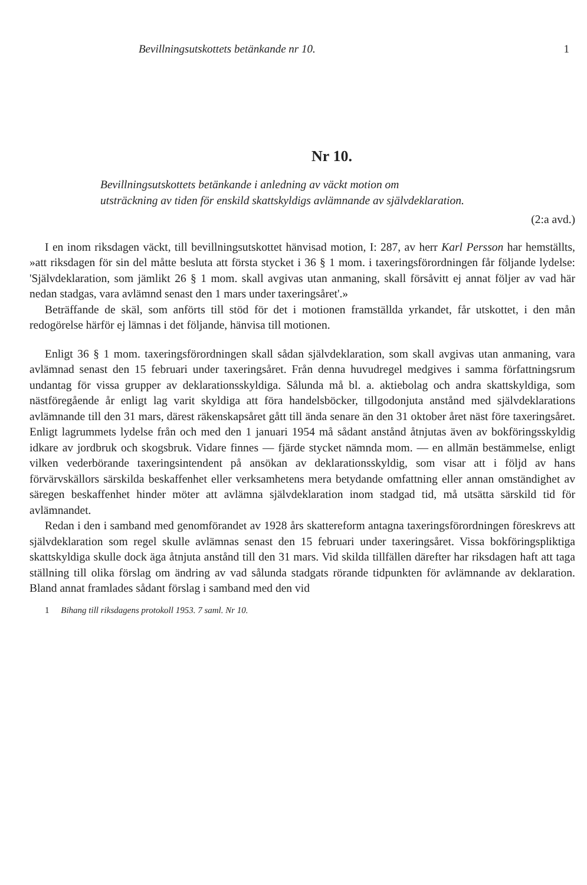Bevillningsutskottets betänkande nr 10. 1
Nr 10.
Bevillningsutskottets betänkande i anledning av väckt motion om
utsträckning av tiden för enskild skattskyldigs avlämnande av självdeklaration.
(2:a avd.)
I en inom riksdagen väckt, till bevillningsutskottet hänvisad motion, I: 287, av herr Karl Persson har hemställts, »att riksdagen för sin del måtte besluta att första stycket i 36 § 1 mom. i taxeringsförordningen får följande lydelse: 'Självdeklaration, som jämlikt 26 § 1 mom. skall avgivas utan anmaning, skall försåvitt ej annat följer av vad här nedan stadgas, vara avlämnd senast den 1 mars under taxeringsåret'.»
Beträffande de skäl, som anförts till stöd för det i motionen framställda yrkandet, får utskottet, i den mån redogörelse härför ej lämnas i det följande, hänvisa till motionen.
Enligt 36 § 1 mom. taxeringsförordningen skall sådan självdeklaration, som skall avgivas utan anmaning, vara avlämnad senast den 15 februari under taxeringsåret. Från denna huvudregel medgives i samma författningsrum undantag för vissa grupper av deklarationsskyldiga. Sålunda må bl. a. aktiebolag och andra skattskyldiga, som nästföregående år enligt lag varit skyldiga att föra handelsböcker, tillgodonjuta anstånd med självdeklarations avlämnande till den 31 mars, därest räkenskapsåret gått till ända senare än den 31 oktober året näst före taxeringsåret. Enligt lagrummets lydelse från och med den 1 januari 1954 må sådant anstånd åtnjutas även av bokföringsskyldig idkare av jordbruk och skogsbruk. Vidare finnes — fjärde stycket nämnda mom. — en allmän bestämmelse, enligt vilken vederbörande taxeringsintendent på ansökan av deklarationsskyldig, som visar att i följd av hans förvärvskällors särskilda beskaffenhet eller verksamhetens mera betydande omfattning eller annan omständighet av säregen beskaffenhet hinder möter att avlämna självdeklaration inom stadgad tid, må utsätta särskild tid för avlämnandet.
Redan i den i samband med genomförandet av 1928 års skattereform antagna taxeringsförordningen föreskrevs att självdeklaration som regel skulle avlämnas senast den 15 februari under taxeringsåret. Vissa bokföringspliktiga skattskyldiga skulle dock äga åtnjuta anstånd till den 31 mars. Vid skilda tillfällen därefter har riksdagen haft att taga ställning till olika förslag om ändring av vad sålunda stadgats rörande tidpunkten för avlämnande av deklaration. Bland annat framlades sådant förslag i samband med den vid
1 Bihang till riksdagens protokoll 1953. 7 saml. Nr 10.